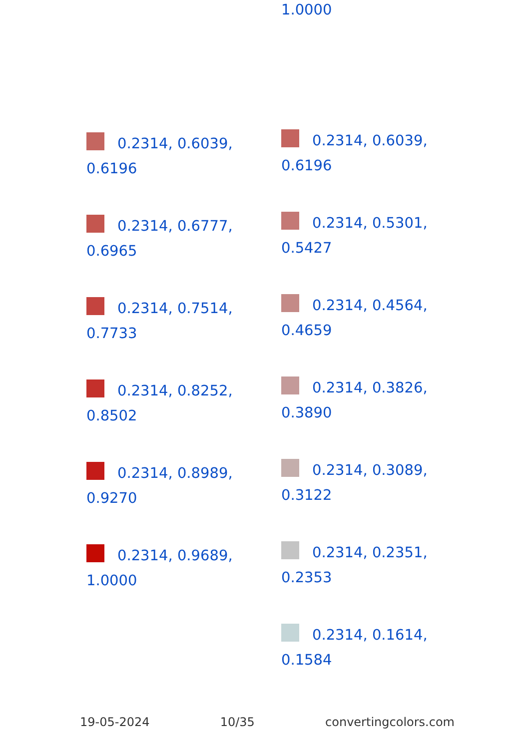0.2314, 0.6039, 0.6196
0.2314, 0.6777, 0.6965
0.2314, 0.7514, 0.7733
0.2314, 0.8252, 0.8502
0.2314, 0.8989, 0.9270
0.2314, 0.9689, 1.0000
1.0000
0.2314, 0.6039, 0.6196
0.2314, 0.5301, 0.5427
0.2314, 0.4564, 0.4659
0.2314, 0.3826, 0.3890
0.2314, 0.3089, 0.3122
0.2314, 0.2351, 0.2353
0.2314, 0.1614, 0.1584
19-05-2024 10/35 convertingcolors.com